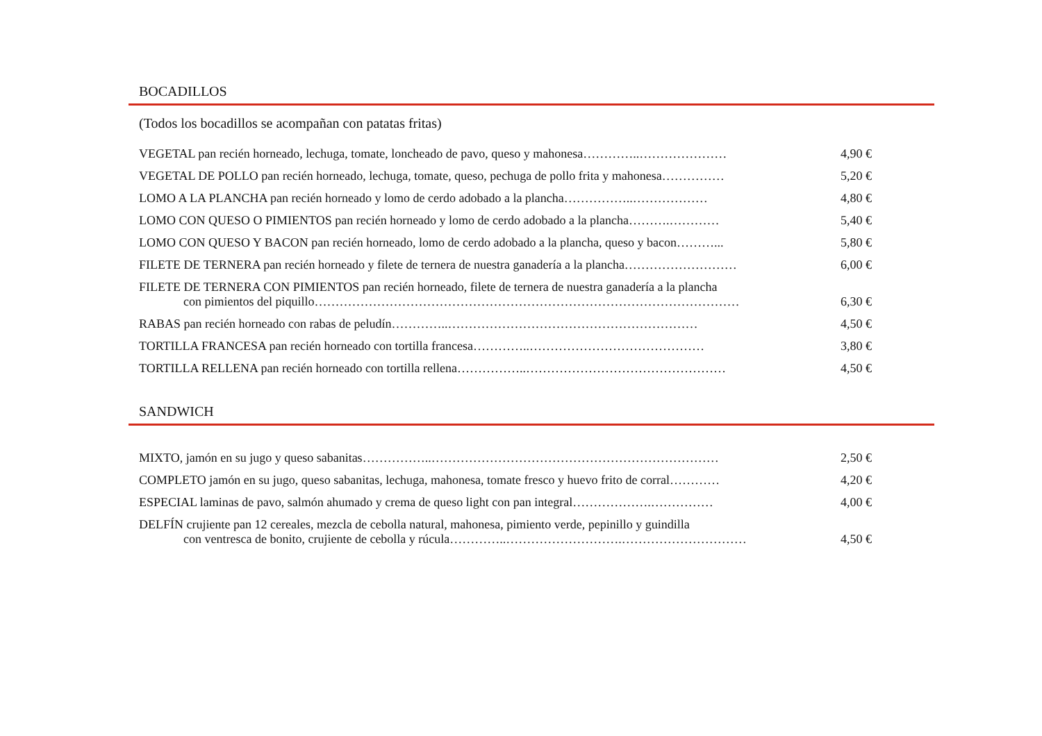BOCADILLOS
(Todos los bocadillos se acompañan con patatas fritas)
VEGETAL pan recién horneado, lechuga, tomate, loncheado de pavo, queso y mahonesa…………..…………………
4,90 €
VEGETAL DE POLLO pan recién horneado, lechuga, tomate, queso, pechuga de pollo frita y mahonesa……………
5,20 €
LOMO A LA PLANCHA pan recién horneado y lomo de cerdo adobado a la plancha……………..……………… 4,80 €
LOMO CON QUESO O PIMIENTOS pan recién horneado y lomo de cerdo adobado a la plancha……….………… 5,40 €
LOMO CON QUESO Y BACON pan recién horneado, lomo de cerdo adobado a la plancha, queso y bacon………...
5,80 €
FILETE DE TERNERA pan recién horneado y filete de ternera de nuestra ganadería a la plancha………………………
6,00 €
FILETE DE TERNERA CON PIMIENTOS pan recién horneado, filete de ternera de nuestra ganadería a la plancha
con pimientos del piquillo…………………………………………………………………………………………
6,30 €
RABAS pan recién horneado con rabas de peludín…………..…………………………………………………… 4,50 €
TORTILLA FRANCESA pan recién horneado con tortilla francesa…………..…………………………………… 3,80 €
TORTILLA RELLENA pan recién horneado con tortilla rellena……………..………………………………………… 4,50 €
SANDWICH
MIXTO, jamón en su jugo y queso sabanitas……………..…………………………………………………………… 2,50 €
COMPLETO jamón en su jugo, queso sabanitas, lechuga, mahonesa, tomate fresco y huevo frito de corral…………
4,20 €
ESPECIAL laminas de pavo, salmón ahumado y crema de queso light con pan integral……………….……………
4,00 €
DELFÍN crujiente pan 12 cereales, mezcla de cebolla natural, mahonesa, pimiento verde, pepinillo y guindilla
con ventresca de bonito, crujiente de cebolla y rúcula…………..……………………….…………………………
4,50 €